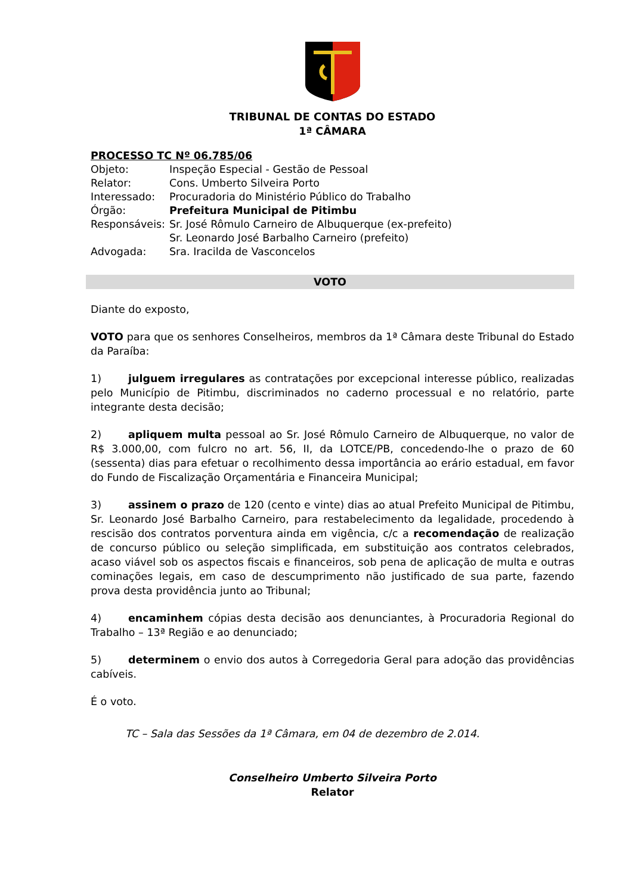TRIBUNAL DE CONTAS DO ESTADO
1ª CÂMARA
| PROCESSO TC Nº 06.785/06 | |
| Objeto: | Inspeção Especial - Gestão de Pessoal |
| Relator: | Cons. Umberto Silveira Porto |
| Interessado: | Procuradoria do Ministério Público do Trabalho |
| Órgão: | Prefeitura Municipal de Pitimbu |
| Responsáveis: | Sr. José Rômulo Carneiro de Albuquerque (ex-prefeito) Sr. Leonardo José Barbalho Carneiro (prefeito) |
| Advogada: | Sra. Iracilda de Vasconcelos |
VOTO
Diante do exposto,
VOTO para que os senhores Conselheiros, membros da 1ª Câmara deste Tribunal do Estado da Paraíba:
1) julguem irregulares as contratações por excepcional interesse público, realizadas pelo Município de Pitimbu, discriminados no caderno processual e no relatório, parte integrante desta decisão;
2) apliquem multa pessoal ao Sr. José Rômulo Carneiro de Albuquerque, no valor de R$ 3.000,00, com fulcro no art. 56, II, da LOTCE/PB, concedendo-lhe o prazo de 60 (sessenta) dias para efetuar o recolhimento dessa importância ao erário estadual, em favor do Fundo de Fiscalização Orçamentária e Financeira Municipal;
3) assinem o prazo de 120 (cento e vinte) dias ao atual Prefeito Municipal de Pitimbu, Sr. Leonardo José Barbalho Carneiro, para restabelecimento da legalidade, procedendo à rescisão dos contratos porventura ainda em vigência, c/c a recomendação de realização de concurso público ou seleção simplificada, em substituição aos contratos celebrados, acaso viável sob os aspectos fiscais e financeiros, sob pena de aplicação de multa e outras cominações legais, em caso de descumprimento não justificado de sua parte, fazendo prova desta providência junto ao Tribunal;
4) encaminhem cópias desta decisão aos denunciantes, à Procuradoria Regional do Trabalho – 13ª Região e ao denunciado;
5) determinem o envio dos autos à Corregedoria Geral para adoção das providências cabíveis.
É o voto.
TC – Sala das Sessões da 1ª Câmara, em 04 de dezembro de 2.014.
Conselheiro Umberto Silveira Porto
Relator